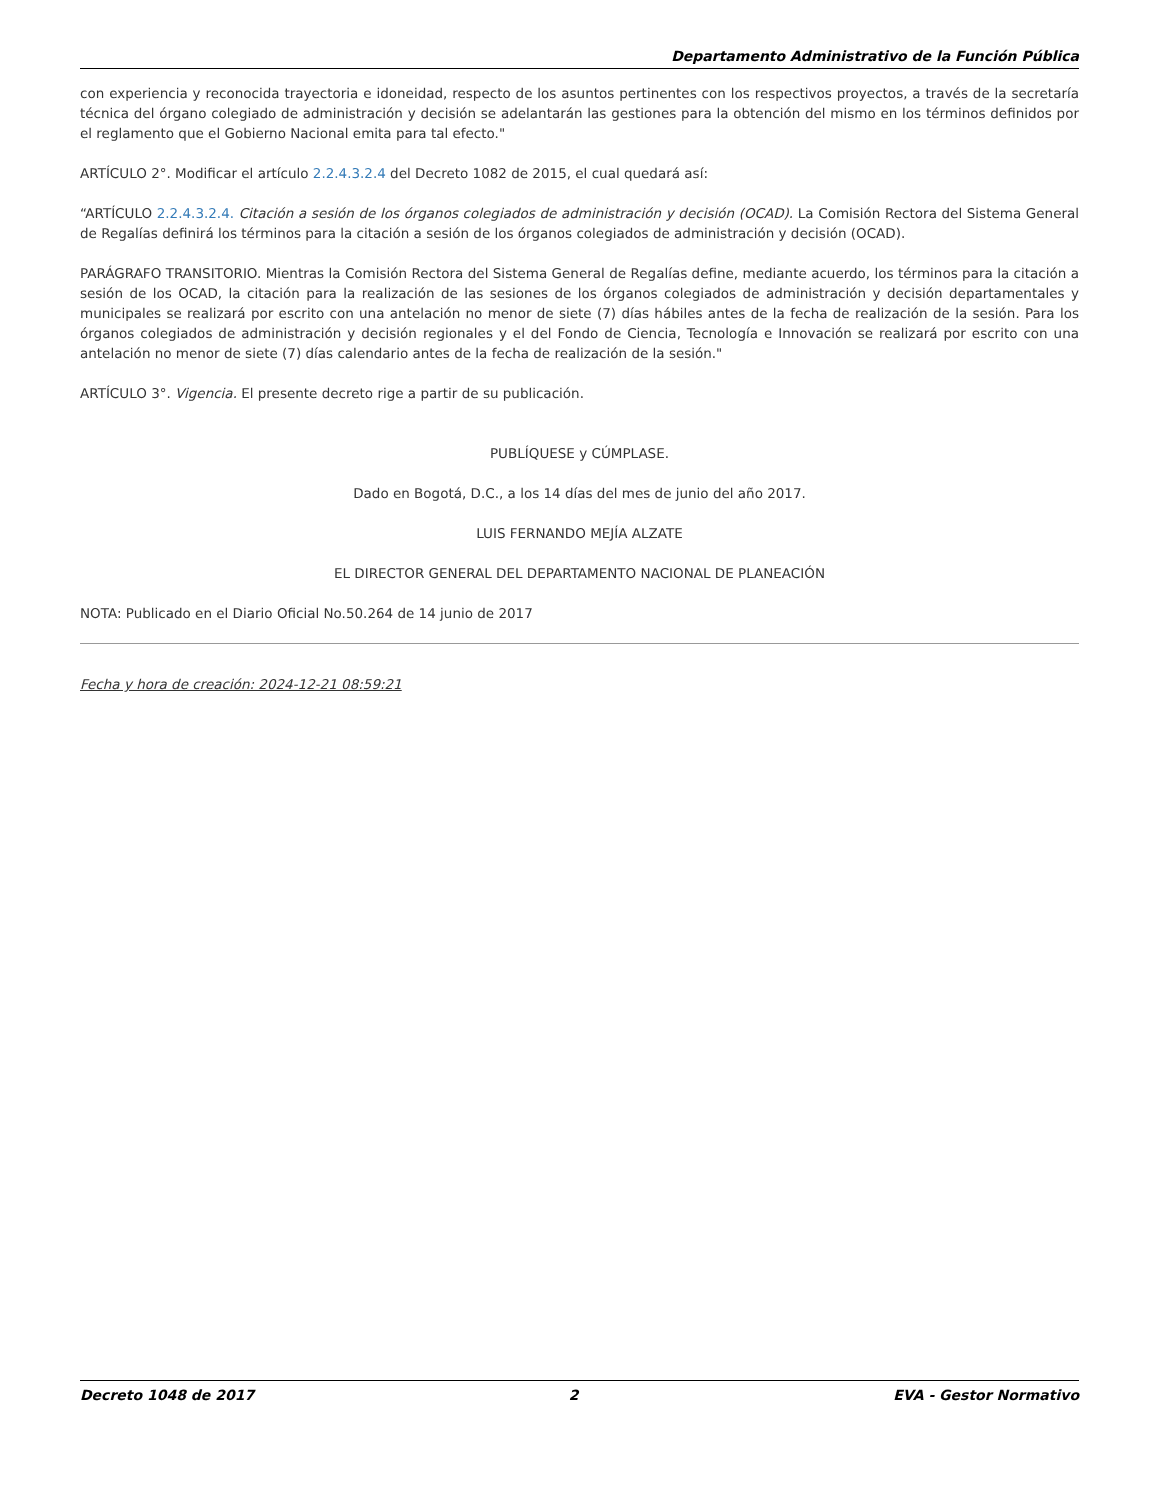Departamento Administrativo de la Función Pública
con experiencia y reconocida trayectoria e idoneidad, respecto de los asuntos pertinentes con los respectivos proyectos, a través de la secretaría técnica del órgano colegiado de administración y decisión se adelantarán las gestiones para la obtención del mismo en los términos definidos por el reglamento que el Gobierno Nacional emita para tal efecto."
ARTÍCULO 2°. Modificar el artículo 2.2.4.3.2.4 del Decreto 1082 de 2015, el cual quedará así:
“ARTÍCULO 2.2.4.3.2.4. Citación a sesión de los órganos colegiados de administración y decisión (OCAD). La Comisión Rectora del Sistema General de Regalías definirá los términos para la citación a sesión de los órganos colegiados de administración y decisión (OCAD).
PARÁGRAFO TRANSITORIO. Mientras la Comisión Rectora del Sistema General de Regalías define, mediante acuerdo, los términos para la citación a sesión de los OCAD, la citación para la realización de las sesiones de los órganos colegiados de administración y decisión departamentales y municipales se realizará por escrito con una antelación no menor de siete (7) días hábiles antes de la fecha de realización de la sesión. Para los órganos colegiados de administración y decisión regionales y el del Fondo de Ciencia, Tecnología e Innovación se realizará por escrito con una antelación no menor de siete (7) días calendario antes de la fecha de realización de la sesión."
ARTÍCULO 3°. Vigencia. El presente decreto rige a partir de su publicación.
PUBLÍQUESE y CÚMPLASE.
Dado en Bogotá, D.C., a los 14 días del mes de junio del año 2017.
LUIS FERNANDO MEJÍA ALZATE
EL DIRECTOR GENERAL DEL DEPARTAMENTO NACIONAL DE PLANEACIÓN
NOTA: Publicado en el Diario Oficial No.50.264 de 14 junio de 2017
Fecha y hora de creación: 2024-12-21 08:59:21
Decreto 1048 de 2017 2 EVA - Gestor Normativo